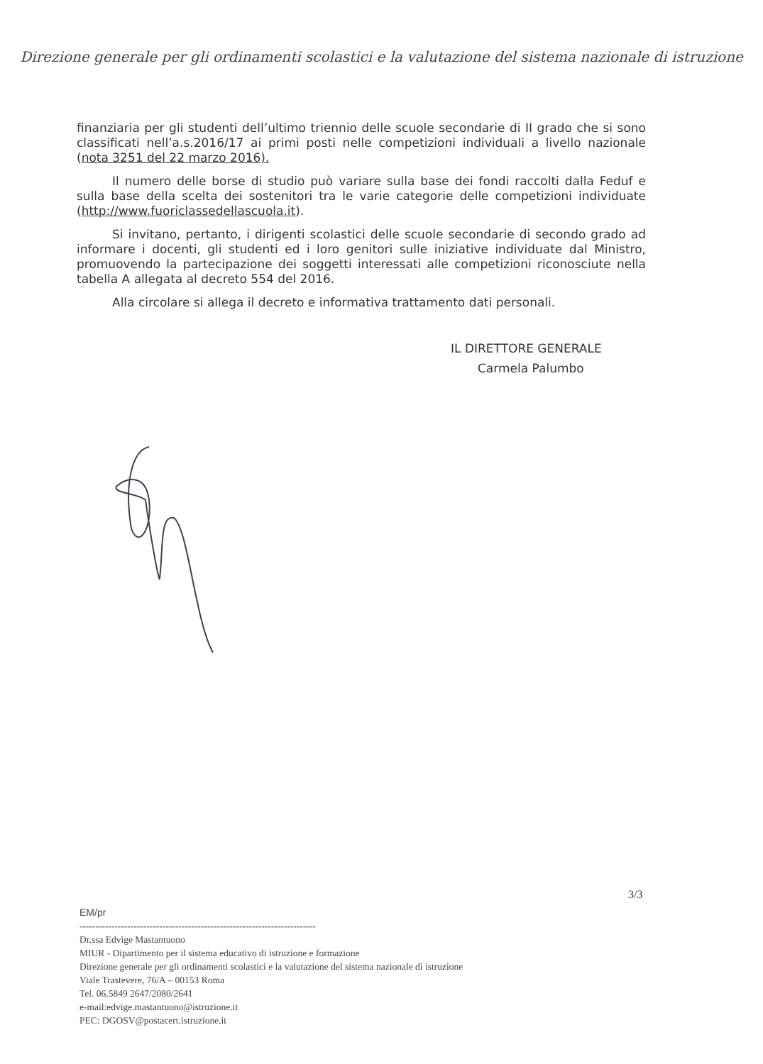Direzione generale per gli ordinamenti scolastici e la valutazione del sistema nazionale di istruzione
finanziaria per gli studenti dell’ultimo triennio delle scuole secondarie di II grado che si sono classificati nell’a.s.2016/17 ai primi posti nelle competizioni individuali a livello nazionale (nota 3251 del 22 marzo 2016).
Il numero delle borse di studio può variare sulla base dei fondi raccolti dalla Feduf e sulla base della scelta dei sostenitori tra le varie categorie delle competizioni individuate (http://www.fuoriclassedellascuola.it).
Si invitano, pertanto, i dirigenti scolastici delle scuole secondarie di secondo grado ad informare i docenti, gli studenti ed i loro genitori sulle iniziative individuate dal Ministro, promuovendo la partecipazione dei soggetti interessati alle competizioni riconosciute nella tabella A allegata al decreto 554 del 2016.
Alla circolare si allega il decreto e informativa trattamento dati personali.
IL DIRETTORE GENERALE
Carmela Palumbo
3/3
EM/pr
--------------------------------------------------------------------------
Dr.ssa Edvige Mastantuono
MIUR - Dipartimento per il sistema educativo di istruzione e formazione
Direzione generale per gli ordinamenti scolastici e la valutazione del sistema nazionale di istruzione
Viale Trastevere, 76/A – 00153 Roma
Tel. 06.5849 2647/2080/2641
e-mail:edvige.mastantuono@istruzione.it
PEC: DGOSV@postacert.istruzione.it